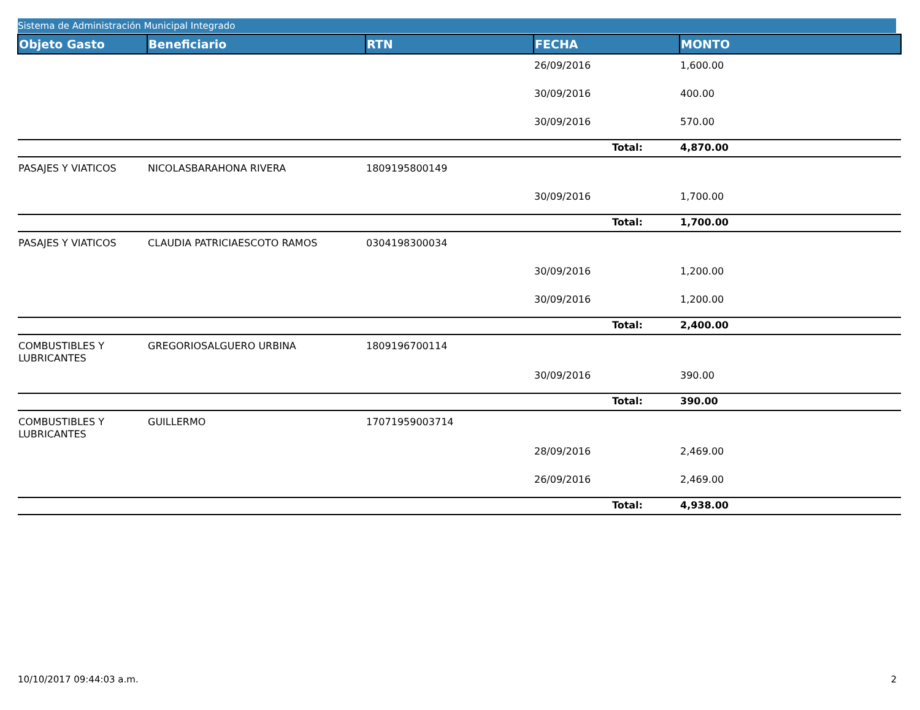Sistema de Administración Municipal Integrado
| Objeto Gasto | Beneficiario | RTN | FECHA | MONTO |
| --- | --- | --- | --- | --- |
| | | | 26/09/2016 | 1,600.00 |
| | | | 30/09/2016 | 400.00 |
| | | | 30/09/2016 | 570.00 |
| | | | Total: | 4,870.00 |
| PASAJES Y VIATICOS | NICOLASBARAHONA RIVERA | 1809195800149 | | |
| | | | 30/09/2016 | 1,700.00 |
| | | | Total: | 1,700.00 |
| PASAJES Y VIATICOS | CLAUDIA PATRICIAESCOTO RAMOS | 0304198300034 | | |
| | | | 30/09/2016 | 1,200.00 |
| | | | 30/09/2016 | 1,200.00 |
| | | | Total: | 2,400.00 |
| COMBUSTIBLES Y LUBRICANTES | GREGORIOSALGUERO URBINA | 1809196700114 | | |
| | | | 30/09/2016 | 390.00 |
| | | | Total: | 390.00 |
| COMBUSTIBLES Y LUBRICANTES | GUILLERMO | 17071959003714 | | |
| | | | 28/09/2016 | 2,469.00 |
| | | | 26/09/2016 | 2,469.00 |
| | | | Total: | 4,938.00 |
10/10/2017 09:44:03 a.m. 2